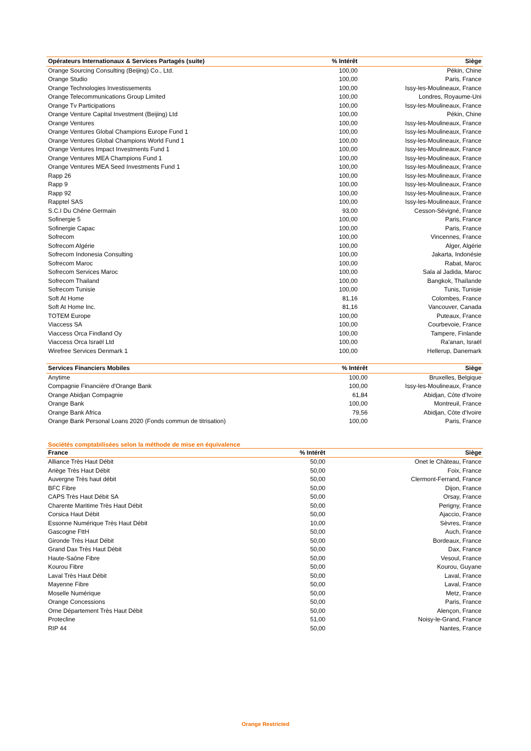| Opérateurs Internationaux & Services Partagés (suite) | % Intérêt | Siège |
| --- | --- | --- |
| Orange Sourcing Consulting (Beijing) Co., Ltd. | 100,00 | Pékin, Chine |
| Orange Studio | 100,00 | Paris, France |
| Orange Technologies Investissements | 100,00 | Issy-les-Moulineaux, France |
| Orange Telecommunications Group Limited | 100,00 | Londres, Royaume-Uni |
| Orange Tv Participations | 100,00 | Issy-les-Moulineaux, France |
| Orange Venture Capital Investment (Beijing) Ltd | 100,00 | Pékin, Chine |
| Orange Ventures | 100,00 | Issy-les-Moulineaux, France |
| Orange Ventures Global Champions Europe Fund 1 | 100,00 | Issy-les-Moulineaux, France |
| Orange Ventures Global Champions World Fund 1 | 100,00 | Issy-les-Moulineaux, France |
| Orange Ventures Impact Investments Fund 1 | 100,00 | Issy-les-Moulineaux, France |
| Orange Ventures MEA Champions Fund 1 | 100,00 | Issy-les-Moulineaux, France |
| Orange Ventures MEA Seed Investments Fund 1 | 100,00 | Issy-les-Moulineaux, France |
| Rapp 26 | 100,00 | Issy-les-Moulineaux, France |
| Rapp 9 | 100,00 | Issy-les-Moulineaux, France |
| Rapp 92 | 100,00 | Issy-les-Moulineaux, France |
| Rapptel SAS | 100,00 | Issy-les-Moulineaux, France |
| S.C.I Du Chêne Germain | 93,00 | Cesson-Sévigné, France |
| Sofinergie 5 | 100,00 | Paris, France |
| Sofinergie Capac | 100,00 | Paris, France |
| Sofrecom | 100,00 | Vincennes, France |
| Sofrecom Algérie | 100,00 | Alger, Algérie |
| Sofrecom Indonesia Consulting | 100,00 | Jakarta, Indonésie |
| Sofrecom Maroc | 100,00 | Rabat, Maroc |
| Sofrecom Services Maroc | 100,00 | Sala al Jadida, Maroc |
| Sofrecom Thailand | 100,00 | Bangkok, Thaïlande |
| Sofrecom Tunisie | 100,00 | Tunis, Tunisie |
| Soft At Home | 81,16 | Colombes, France |
| Soft At Home Inc. | 81,16 | Vancouver, Canada |
| TOTEM Europe | 100,00 | Puteaux, France |
| Viaccess SA | 100,00 | Courbevoie, France |
| Viaccess Orca Findland Oy | 100,00 | Tampere, Finlande |
| Viaccess Orca Israël Ltd | 100,00 | Ra'anan, Israël |
| Wirefree Services Denmark 1 | 100,00 | Hellerup, Danemark |
| Services Financiers Mobiles | % Intérêt | Siège |
| --- | --- | --- |
| Anytime | 100,00 | Bruxelles, Belgique |
| Compagnie Financière d'Orange Bank | 100,00 | Issy-les-Moulineaux, France |
| Orange Abidjan Compagnie | 61,84 | Abidjan, Côte d'Ivoire |
| Orange Bank | 100,00 | Montreuil, France |
| Orange Bank Africa | 79,56 | Abidjan, Côte d'Ivoire |
| Orange Bank Personal Loans 2020 (Fonds commun de titrisation) | 100,00 | Paris, France |
Sociétés comptabilisées selon la méthode de mise en équivalence
| France | % Intérêt | Siège |
| --- | --- | --- |
| Alliance Très Haut Débit | 50,00 | Onet le Château, France |
| Ariège Très Haut Débit | 50,00 | Foix, France |
| Auvergne Très haut débit | 50,00 | Clermont-Ferrand, France |
| BFC Fibre | 50,00 | Dijon, France |
| CAPS Très Haut Débit SA | 50,00 | Orsay, France |
| Charente Maritime Très Haut Débit | 50,00 | Perigny, France |
| Corsica Haut Débit | 50,00 | Ajaccio, France |
| Essonne Numérique Très Haut Débit | 10,00 | Sèvres, France |
| Gascogne FttH | 50,00 | Auch, France |
| Gironde Très Haut Débit | 50,00 | Bordeaux, France |
| Grand Dax Très Haut Débit | 50,00 | Dax, France |
| Haute-Saône Fibre | 50,00 | Vesoul, France |
| Kourou Fibre | 50,00 | Kourou, Guyane |
| Laval Très Haut Débit | 50,00 | Laval, France |
| Mayenne Fibre | 50,00 | Laval, France |
| Moselle Numérique | 50,00 | Metz, France |
| Orange Concessions | 50,00 | Paris, France |
| Orne Département Très Haut Débit | 50,00 | Alençon, France |
| Protecline | 51,00 | Noisy-le-Grand, France |
| RIP 44 | 50,00 | Nantes, France |
Orange Restricted